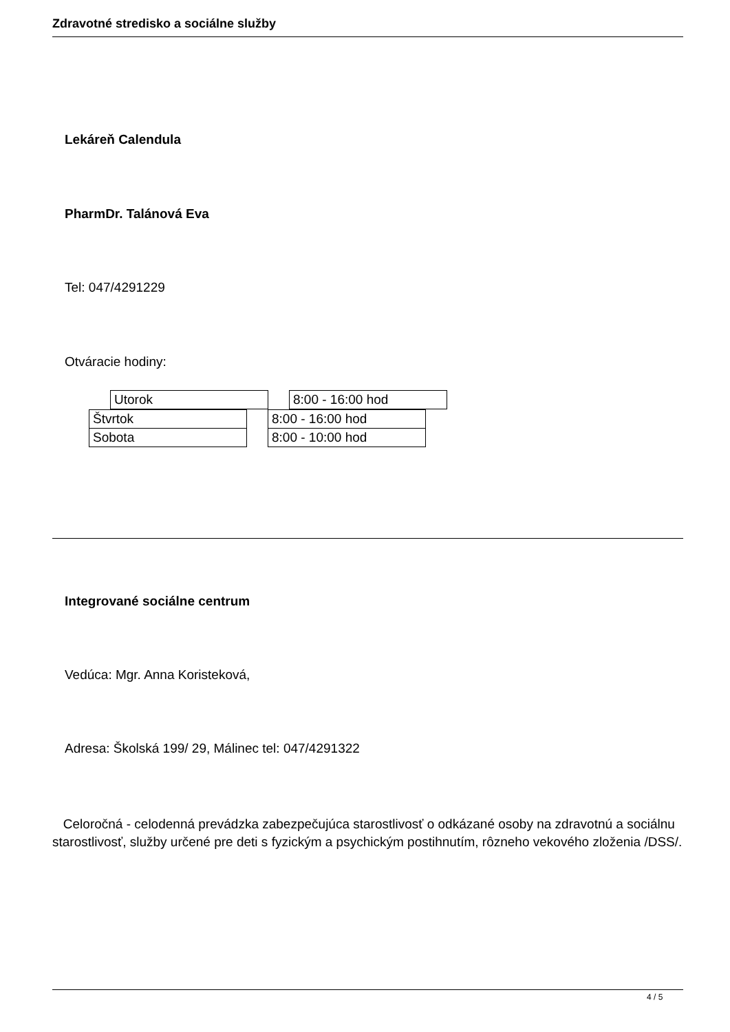Zdravotné stredisko a sociálne služby
Lekáreň Calendula
PharmDr. Talánová Eva
Tel: 047/4291229
Otváracie hodiny:
| | Utorok | | 8:00 - 16:00 hod |
| Štvrtok | | 8:00 - 16:00 hod |
| Sobota | | 8:00 - 10:00 hod |
Integrované sociálne centrum
Vedúca: Mgr. Anna Koristeková,
Adresa: Školská 199/ 29, Málinec tel: 047/4291322
Celoročná - celodenná prevádzka zabezpečujúca starostlivosť o odkázané osoby na zdravotnú a sociálnu starostlivosť, služby určené pre deti s fyzickým a psychickým postihnutím, rôzneho vekového zloženia /DSS/.
4 / 5